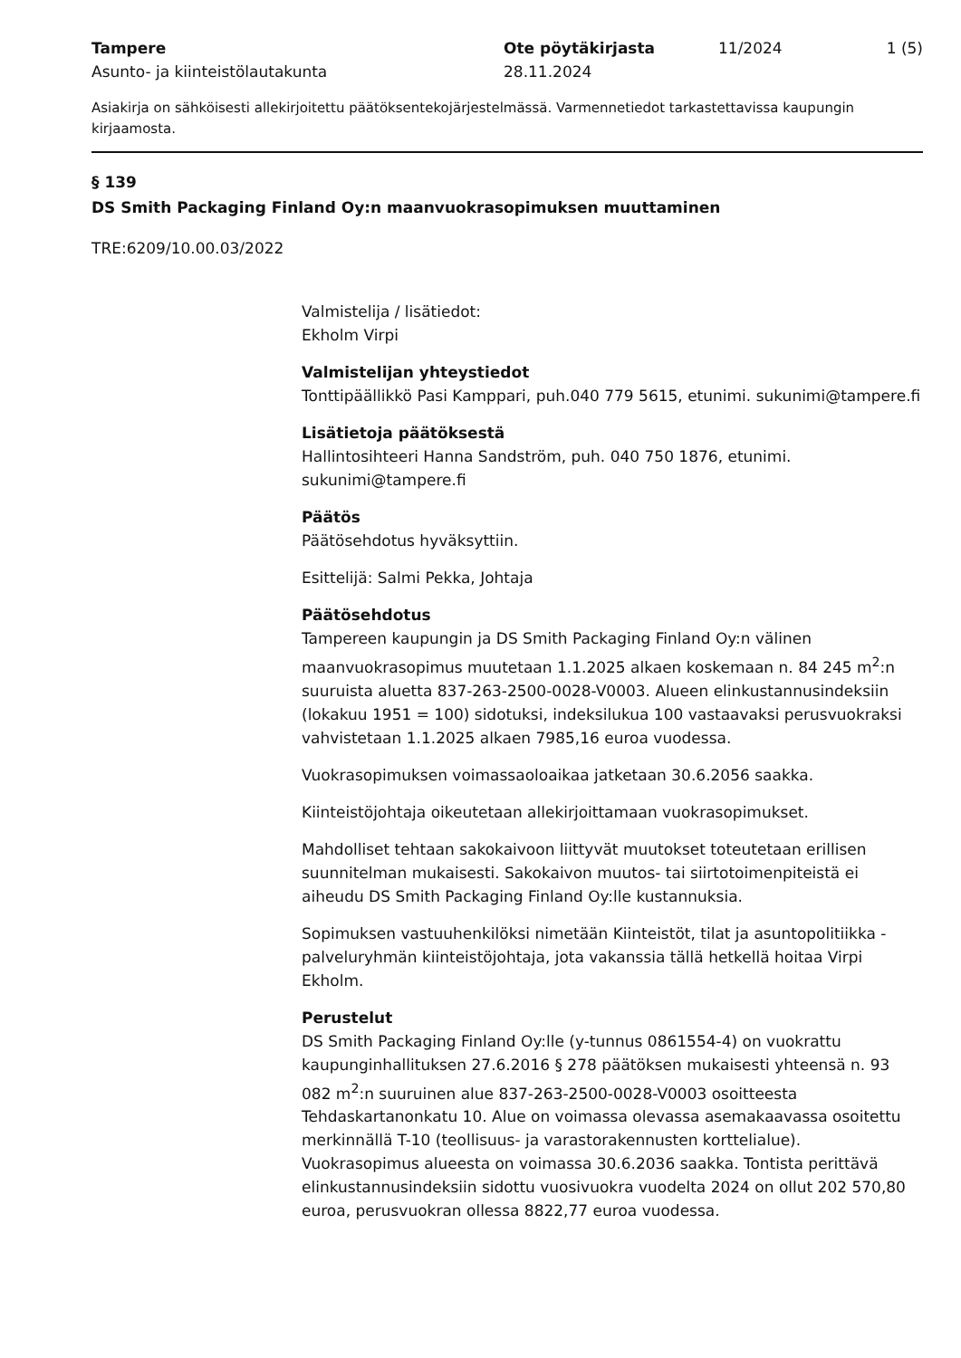Tampere
Asunto- ja kiinteistölautakunta
Ote pöytäkirjasta
28.11.2024
11/2024 1 (5)
Asiakirja on sähköisesti allekirjoitettu päätöksentekojärjestelmässä. Varmennetiedot tarkastettavissa kaupungin kirjaamosta.
§ 139
DS Smith Packaging Finland Oy:n maanvuokrasopimuksen muuttaminen
TRE:6209/10.00.03/2022
Valmistelija / lisätiedot:
Ekholm Virpi
Valmistelijan yhteystiedot
Tonttipäällikkö Pasi Kamppari, puh.040 779 5615, etunimi. sukunimi@tampere.fi
Lisätietoja päätöksestä
Hallintosihteeri Hanna Sandström, puh. 040 750 1876, etunimi. sukunimi@tampere.fi
Päätös
Päätösehdotus hyväksyttiin.
Esittelijä: Salmi Pekka, Johtaja
Päätösehdotus
Tampereen kaupungin ja DS Smith Packaging Finland Oy:n välinen maanvuokrasopimus muutetaan 1.1.2025 alkaen koskemaan n. 84 245 m<sup>2</sup>:n suuruista aluetta 837-263-2500-0028-V0003. Alueen elinkustannusindeksiin (lokakuu 1951 = 100) sidotuksi, indeksilukua 100 vastaavaksi perusvuokraksi vahvistetaan 1.1.2025 alkaen 7985,16 euroa vuodessa.
Vuokrasopimuksen voimassaoloaikaa jatketaan 30.6.2056 saakka.
Kiinteistöjohtaja oikeutetaan allekirjoittamaan vuokrasopimukset.
Mahdolliset tehtaan sakokaivoon liittyvät muutokset toteutetaan erillisen suunnitelman mukaisesti. Sakokaivon muutos- tai siirtotoimenpiteistä ei aiheudu DS Smith Packaging Finland Oy:lle kustannuksia.
Sopimuksen vastuuhenkilöksi nimetään Kiinteistöt, tilat ja asuntopolitiikka -palveluryhmän kiinteistöjohtaja, jota vakanssia tällä hetkellä hoitaa Virpi Ekholm.
Perustelut
DS Smith Packaging Finland Oy:lle (y-tunnus 0861554-4) on vuokrattu kaupunginhallituksen 27.6.2016 § 278 päätöksen mukaisesti yhteensä n. 93 082 m<sup>2</sup>:n suuruinen alue 837-263-2500-0028-V0003 osoitteesta Tehdaskartanonkatu 10. Alue on voimassa olevassa asemakaavassa osoitettu merkinnällä T-10 (teollisuus- ja varastorakennusten korttelialue). Vuokrasopimus alueesta on voimassa 30.6.2036 saakka. Tontista perittävä elinkustannusindeksiin sidottu vuosivuokra vuodelta 2024 on ollut 202 570,80 euroa, perusvuokran ollessa 8822,77 euroa vuodessa.